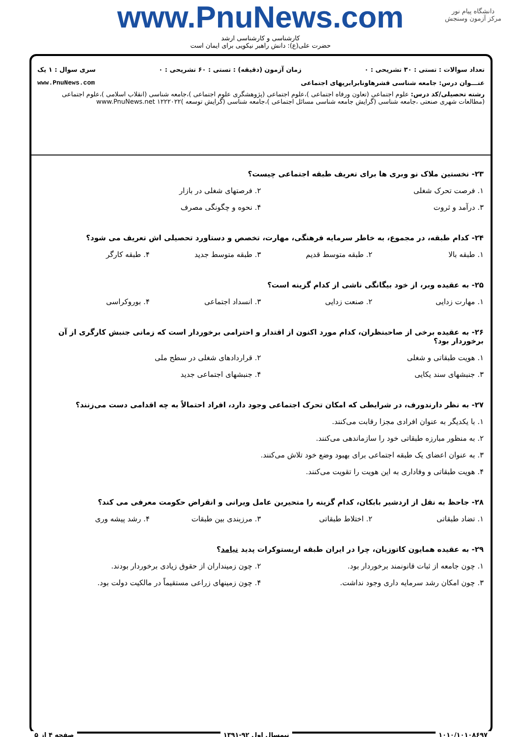دانشگاه پیام نور
مرکز آزمون وسنجش
www.PnuNews.com
کارشناسی و کارشناسی ارشد
حضرت علی(ع): دانش راهبر نیکویی برای ایمان است
تعداد سوالات : تستی : ۳۰ تشریحی : ۰ زمان آزمون (دقیقه) : تستی : ۶۰ تشریحی : ۰ سری سوال : ۱ یک
عنـــوان درس: جامعه شناسی قشرهاونابرابریهای اجتماعی www.PnuNews.com
رشته تحصیلی/کد درس: علوم اجتماعی (تعاون ورفاه اجتماعی )،علوم اجتماعی (پژوهشگری علوم اجتماعی )،جامعه شناسی (انقلاب اسلامی )،علوم اجتماعی (مطالعات شهری صنعتی ،جامعه شناسی (گرایش جامعه شناسی مسائل اجتماعی )،جامعه شناسی (گرایش توسعه )۱۲۲۲۰۲۲ www.PnuNews.net
۲۳- نخستین ملاک نو وبری ها برای تعریف طبقه اجتماعی چیست؟
۱. فرصت تحرک شغلی
۲. فرصتهای شغلی در بازار
۳. درآمد و ثروت
۴. نحوه و چگونگی مصرف
۲۴- کدام طبقه، در مجموع، به خاطر سرمایه فرهنگی، مهارت، تخصص و دستاورد تحصیلی اش تعریف می شود؟
۱. طبقه بالا
۲. طبقه متوسط قدیم
۳. طبقه متوسط جدید
۴. طبقه کارگر
۲۵- به عقیده وبر، از خود بیگانگی ناشی از کدام گزینه است؟
۱. مهارت زدایی
۲. صنعت زدایی
۳. انسداد اجتماعی
۴. بوروکراسی
۲۶- به عقیده برخی از صاحبنظران، کدام مورد اکنون از اقتدار و احترامی برخوردار است که زمانی جنبش کارگری از آن برخوردار بود؟
۱. هویت طبقاتی و شغلی
۲. قراردادهای شغلی در سطح ملی
۳. جنبشهای سند یکایی
۴. جنبشهای اجتماعی جدید
۲۷- به نظر دارندورف، در شرایطی که امکان تحرک اجتماعی وجود دارد، افراد احتمالاً به چه اقدامی دست می‌زنند؟
۱. با یکدیگر به عنوان افرادی مجزا رقابت می‌کنند.
۲. به منظور مبارزه طبقاتی خود را سازماندهی می‌کنند.
۳. به عنوان اعضای یک طبقه اجتماعی برای بهبود وضع خود تلاش می‌کنند.
۴. هویت طبقاتی و وفاداری به این هویت را تقویت می‌کنند.
۲۸- جاحظ به نقل از اردشیر بابکان، کدام گزینه را متحیرین عامل ویرانی و انقراض حکومت معرفی می کند؟
۱. تضاد طبقاتی
۲. اختلاط طبقاتی
۳. مرزبندی بین طبقات
۴. رشد پیشه وری
۲۹- به عقیده همایون کاتوزیان، چرا در ایران طبقه اریستوکرات پدید نیامد؟
۱. چون جامعه از ثبات قانونمند برخوردار بود.
۲. چون زمینداران از حقوق زیادی برخوردار بودند.
۳. چون امکان رشد سرمایه داری وجود نداشت.
۴. چون زمینهای زراعی مستقیماً در مالکیت دولت بود.
۱۰۱۰/۱۰۱۰۸۶۹۷ نیمسال اول ۹۲-۱۳۹۱ صفحه ۴ از ۵